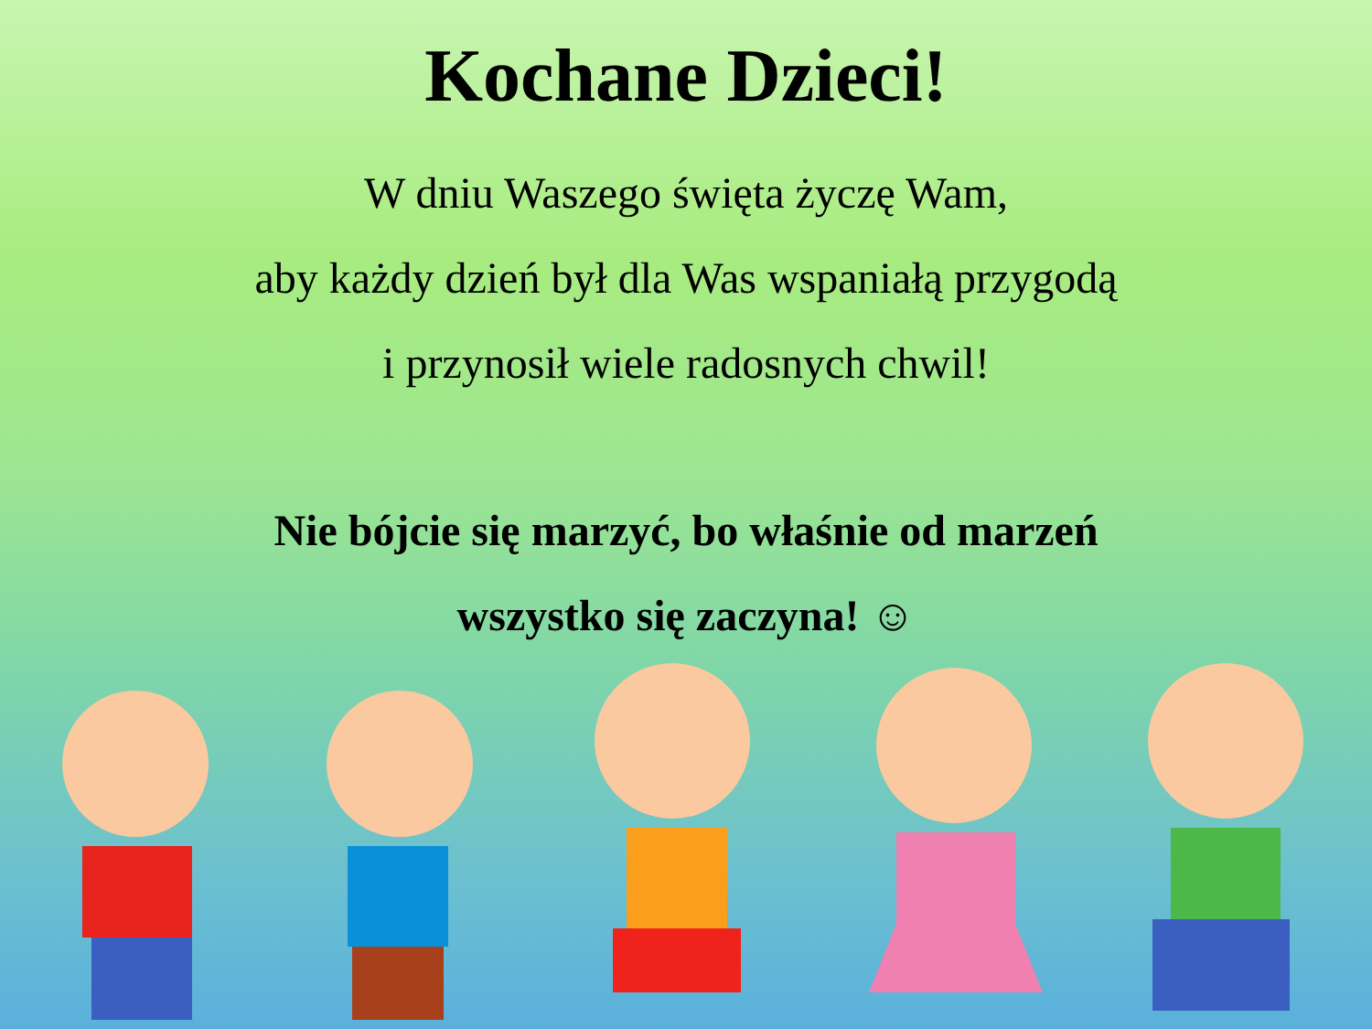Kochane Dzieci!
W dniu Waszego święta życzę Wam,
aby każdy dzień był dla Was wspaniałą przygodą
i przynosił wiele radosnych chwil!
Nie bójcie się marzyć, bo właśnie od marzeń
wszystko się zaczyna! ☺